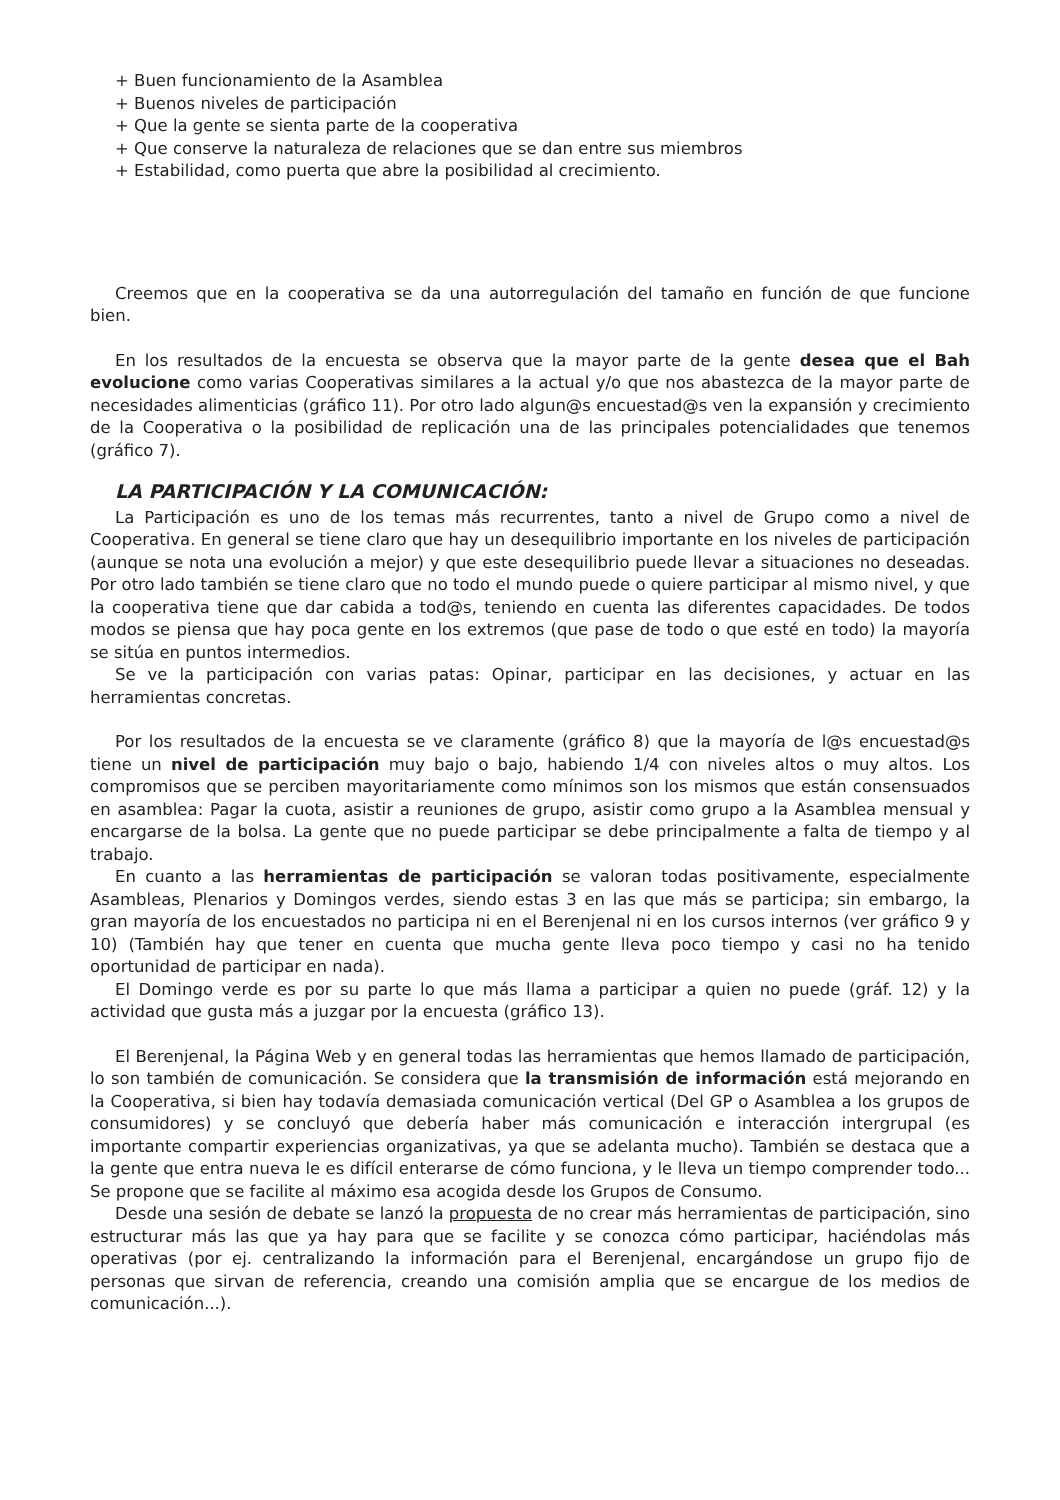+ Buen funcionamiento de la Asamblea
+ Buenos niveles de participación
+ Que la gente se sienta parte de la cooperativa
+ Que conserve la naturaleza de relaciones que se dan entre sus miembros
+ Estabilidad, como puerta que abre la posibilidad al crecimiento.
Creemos que en la cooperativa se da una autorregulación del tamaño en función de que funcione bien.
En los resultados de la encuesta se observa que la mayor parte de la gente desea que el Bah evolucione como varias Cooperativas similares a la actual y/o que nos abastezca de la mayor parte de necesidades alimenticias (gráfico 11). Por otro lado algun@s encuestad@s ven la expansión y crecimiento de la Cooperativa o la posibilidad de replicación una de las principales potencialidades que tenemos (gráfico 7).
LA PARTICIPACIÓN Y LA COMUNICACIÓN:
La Participación es uno de los temas más recurrentes, tanto a nivel de Grupo como a nivel de Cooperativa. En general se tiene claro que hay un desequilibrio importante en los niveles de participación (aunque se nota una evolución a mejor) y que este desequilibrio puede llevar a situaciones no deseadas. Por otro lado también se tiene claro que no todo el mundo puede o quiere participar al mismo nivel, y que la cooperativa tiene que dar cabida a tod@s, teniendo en cuenta las diferentes capacidades. De todos modos se piensa que hay poca gente en los extremos (que pase de todo o que esté en todo) la mayoría se sitúa en puntos intermedios.
Se ve la participación con varias patas: Opinar, participar en las decisiones, y actuar en las herramientas concretas.
Por los resultados de la encuesta se ve claramente (gráfico 8) que la mayoría de l@s encuestad@s tiene un nivel de participación muy bajo o bajo, habiendo 1/4 con niveles altos o muy altos. Los compromisos que se perciben mayoritariamente como mínimos son los mismos que están consensuados en asamblea: Pagar la cuota, asistir a reuniones de grupo, asistir como grupo a la Asamblea mensual y encargarse de la bolsa. La gente que no puede participar se debe principalmente a falta de tiempo y al trabajo.
En cuanto a las herramientas de participación se valoran todas positivamente, especialmente Asambleas, Plenarios y Domingos verdes, siendo estas 3 en las que más se participa; sin embargo, la gran mayoría de los encuestados no participa ni en el Berenjenal ni en los cursos internos (ver gráfico 9 y 10) (También hay que tener en cuenta que mucha gente lleva poco tiempo y casi no ha tenido oportunidad de participar en nada).
El Domingo verde es por su parte lo que más llama a participar a quien no puede (gráf. 12) y la actividad que gusta más a juzgar por la encuesta (gráfico 13).
El Berenjenal, la Página Web y en general todas las herramientas que hemos llamado de participación, lo son también de comunicación. Se considera que la transmisión de información está mejorando en la Cooperativa, si bien hay todavía demasiada comunicación vertical (Del GP o Asamblea a los grupos de consumidores) y se concluyó que debería haber más comunicación e interacción intergrupal (es importante compartir experiencias organizativas, ya que se adelanta mucho). También se destaca que a la gente que entra nueva le es difícil enterarse de cómo funciona, y le lleva un tiempo comprender todo... Se propone que se facilite al máximo esa acogida desde los Grupos de Consumo.
Desde una sesión de debate se lanzó la propuesta de no crear más herramientas de participación, sino estructurar más las que ya hay para que se facilite y se conozca cómo participar, haciéndolas más operativas (por ej. centralizando la información para el Berenjenal, encargándose un grupo fijo de personas que sirvan de referencia, creando una comisión amplia que se encargue de los medios de comunicación...).